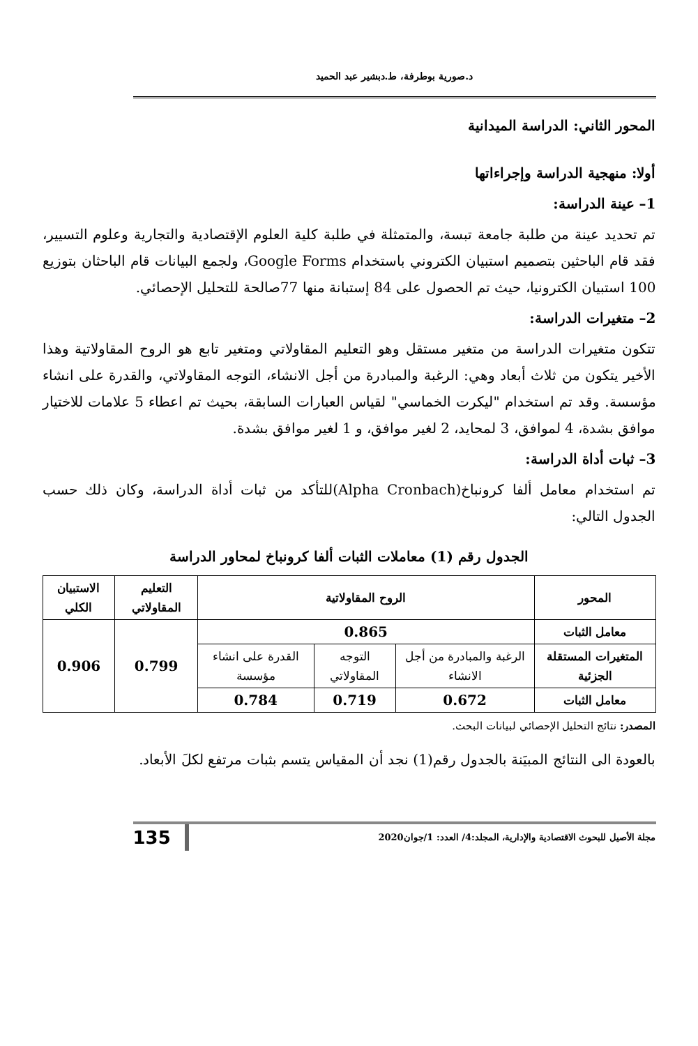د.صورية بوطرفة، ط.دبشير عبد الحميد
المحور الثاني: الدراسة الميدانية
أولا: منهجية الدراسة وإجراءاتها
1– عينة الدراسة:
تم تحديد عينة من طلبة جامعة تبسة، والمتمثلة في طلبة كلية العلوم الإقتصادية والتجارية وعلوم التسيير، فقد قام الباحثين بتصميم استبيان الكتروني باستخدام Google Forms، ولجمع البيانات قام الباحثان بتوزيع 100 استبيان الكترونيا، حيث تم الحصول على 84 إستبانة منها 77صالحة للتحليل الإحصائي.
2– متغيرات الدراسة:
تتكون متغيرات الدراسة من متغير مستقل وهو التعليم المقاولاتي ومتغير تابع هو الروح المقاولاتية وهذا الأخير يتكون من ثلاث أبعاد وهي: الرغبة والمبادرة من أجل الانشاء، التوجه المقاولاتي، والقدرة على انشاء مؤسسة. وقد تم استخدام "ليكرت الخماسي" لقياس العبارات السابقة، بحيث تم اعطاء 5 علامات للاختيار موافق بشدة، 4 لموافق، 3 لمحايد، 2 لغير موافق، و 1 لغير موافق بشدة.
3– ثبات أداة الدراسة:
تم استخدام معامل ألفا كرونباخ(Alpha Cronbach)للتأكد من ثبات أداة الدراسة، وكان ذلك حسب الجدول التالي:
الجدول رقم (1) معاملات الثبات ألفا كرونباخ لمحاور الدراسة
| المحور | الروح المقاولاتية | | | التعليم المقاولاتي | الاستبيان الكلي |
| --- | --- | --- | --- | --- | --- |
| معامل الثبات | 0.865 | | | 0.799 | 0.906 |
| المتغيرات المستقلة الجزئية | الرغبة والمبادرة من أجل الانشاء | التوجه المقاولاتي | القدرة على انشاء مؤسسة | | |
| معامل الثبات | 0.672 | 0.719 | 0.784 | | |
المصدر: نتائج التحليل الإحصائي لبيانات البحث.
بالعودة الى النتائج المبيَنة بالجدول رقم(1) نجد أن المقياس يتسم بثبات مرتفع لكلَ الأبعاد.
مجلة الأصيل للبحوث الاقتصادية والإدارية، المجلد:4/ العدد: 1/جوان2020 135